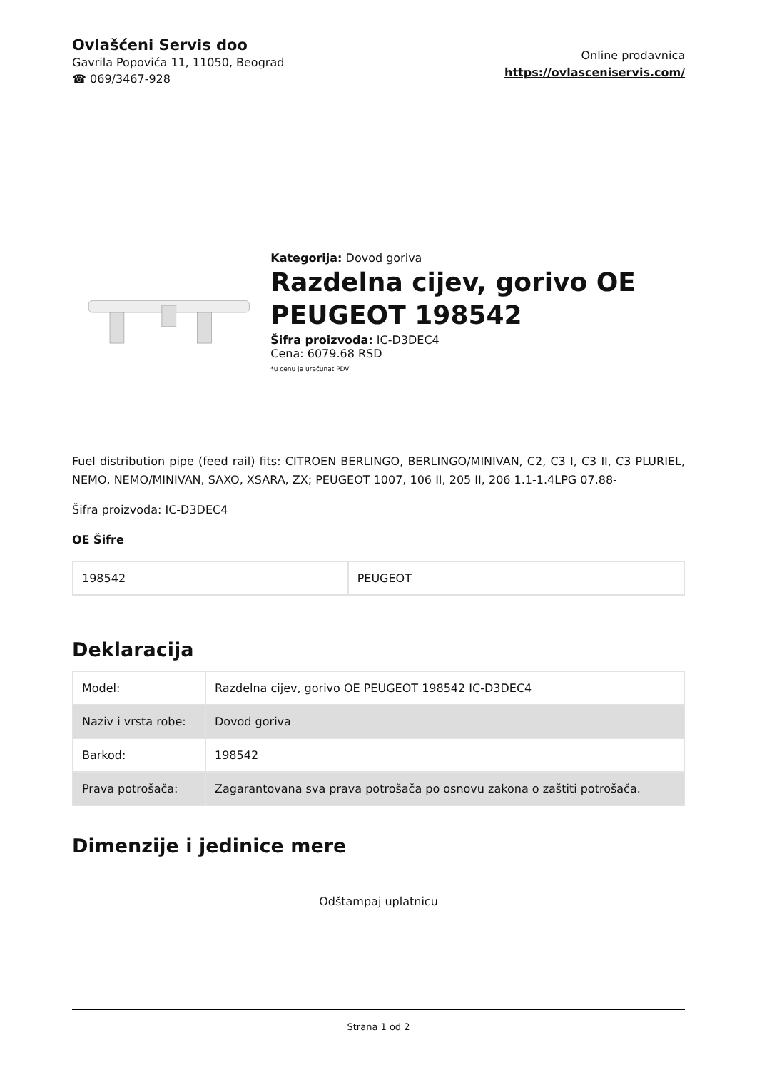Ovlašćeni Servis doo
Gavrila Popovića 11, 11050, Beograd
☎ 069/3467-928
Online prodavnica
https://ovlasceniservis.com/
Kategorija: Dovod goriva
Razdelna cijev, gorivo OE PEUGEOT 198542
Šifra proizvoda: IC-D3DEC4
Cena: 6079.68 RSD
*u cenu je uračunat PDV
Fuel distribution pipe (feed rail) fits: CITROEN BERLINGO, BERLINGO/MINIVAN, C2, C3 I, C3 II, C3 PLURIEL, NEMO, NEMO/MINIVAN, SAXO, XSARA, ZX; PEUGEOT 1007, 106 II, 205 II, 206 1.1-1.4LPG 07.88-
Šifra proizvoda: IC-D3DEC4
OE Šifre
| 198542 | PEUGEOT |
Deklaracija
| Model: | Razdelna cijev, gorivo OE PEUGEOT 198542 IC-D3DEC4 |
| Naziv i vrsta robe: | Dovod goriva |
| Barkod: | 198542 |
| Prava potrošača: | Zagarantovana sva prava potrošača po osnovu zakona o zaštiti potrošača. |
Dimenzije i jedinice mere
Odštampaj uplatnicu
Strana 1 od 2